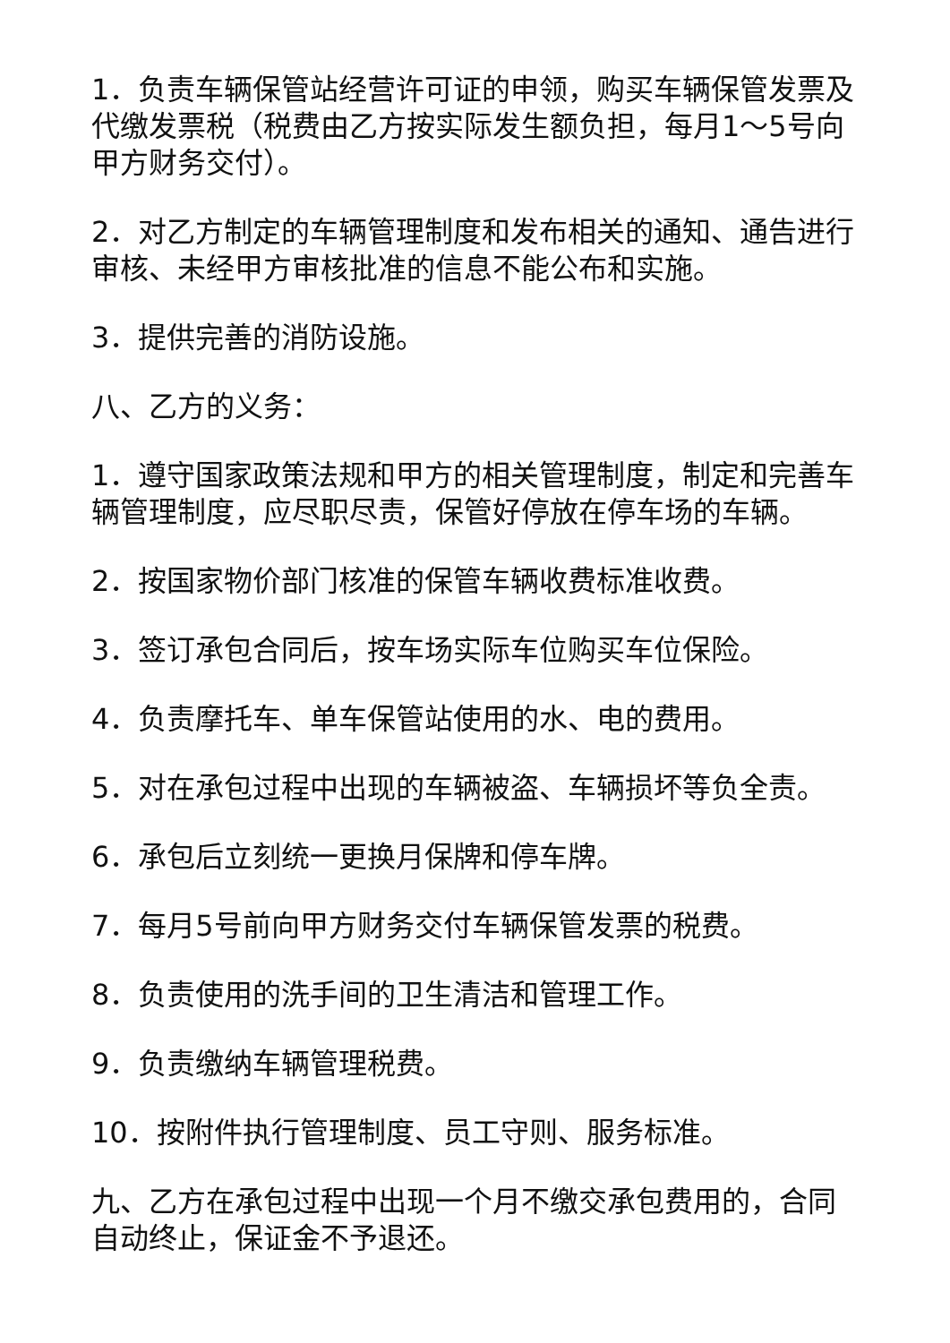1．负责车辆保管站经营许可证的申领，购买车辆保管发票及代缴发票税（税费由乙方按实际发生额负担，每月1～5号向甲方财务交付）。
2．对乙方制定的车辆管理制度和发布相关的通知、通告进行审核、未经甲方审核批准的信息不能公布和实施。
3．提供完善的消防设施。
八、乙方的义务：
1．遵守国家政策法规和甲方的相关管理制度，制定和完善车辆管理制度，应尽职尽责，保管好停放在停车场的车辆。
2．按国家物价部门核准的保管车辆收费标准收费。
3．签订承包合同后，按车场实际车位购买车位保险。
4．负责摩托车、单车保管站使用的水、电的费用。
5．对在承包过程中出现的车辆被盗、车辆损坏等负全责。
6．承包后立刻统一更换月保牌和停车牌。
7．每月5号前向甲方财务交付车辆保管发票的税费。
8．负责使用的洗手间的卫生清洁和管理工作。
9．负责缴纳车辆管理税费。
10．按附件执行管理制度、员工守则、服务标准。
九、乙方在承包过程中出现一个月不缴交承包费用的，合同自动终止，保证金不予退还。